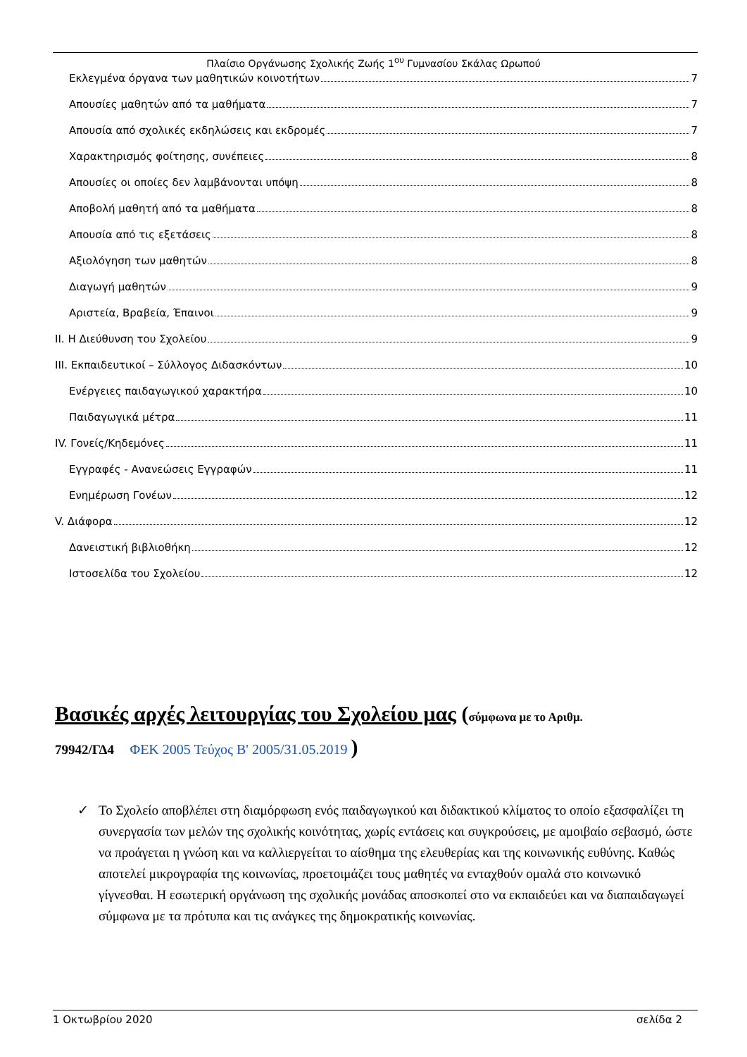Πλαίσιο Οργάνωσης Σχολικής Ζωής 1<sup>ου</sup> Γυμνασίου Σκάλας Ωρωπού
Εκλεγμένα όργανα των μαθητικών κοινοτήτων 7
Απουσίες μαθητών από τα μαθήματα 7
Απουσία από σχολικές εκδηλώσεις και εκδρομές 7
Χαρακτηρισμός φοίτησης, συνέπειες 8
Απουσίες οι οποίες δεν λαμβάνονται υπόψη 8
Αποβολή μαθητή από τα μαθήματα 8
Απουσία από τις εξετάσεις 8
Αξιολόγηση των μαθητών 8
Διαγωγή μαθητών 9
Αριστεία, Βραβεία, Έπαινοι 9
II. Η Διεύθυνση του Σχολείου 9
III. Εκπαιδευτικοί – Σύλλογος Διδασκόντων 10
Ενέργειες παιδαγωγικού χαρακτήρα 10
Παιδαγωγικά μέτρα 11
IV. Γονείς/Κηδεμόνες 11
Εγγραφές - Ανανεώσεις Εγγραφών 11
Ενημέρωση Γονέων 12
V. Διάφορα 12
Δανειστική βιβλιοθήκη 12
Ιστοσελίδα του Σχολείου 12
Βασικές αρχές λειτουργίας του Σχολείου μας (σύμφωνα με το Αριθμ.
79942/ΓΔ4 ΦΕΚ 2005 Τεύχος B' 2005/31.05.2019 )
✓ Το Σχολείο αποβλέπει στη διαμόρφωση ενός παιδαγωγικού και διδακτικού κλίματος το οποίο εξασφαλίζει τη συνεργασία των μελών της σχολικής κοινότητας, χωρίς εντάσεις και συγκρούσεις, με αμοιβαίο σεβασμό, ώστε να προάγεται η γνώση και να καλλιεργείται το αίσθημα της ελευθερίας και της κοινωνικής ευθύνης. Καθώς αποτελεί μικρογραφία της κοινωνίας, προετοιμάζει τους μαθητές να ενταχθούν ομαλά στο κοινωνικό γίγνεσθαι. Η εσωτερική οργάνωση της σχολικής μονάδας αποσκοπεί στο να εκπαιδεύει και να διαπαιδαγωγεί σύμφωνα με τα πρότυπα και τις ανάγκες της δημοκρατικής κοινωνίας.
1 Οκτωβρίου 2020 σελίδα 2